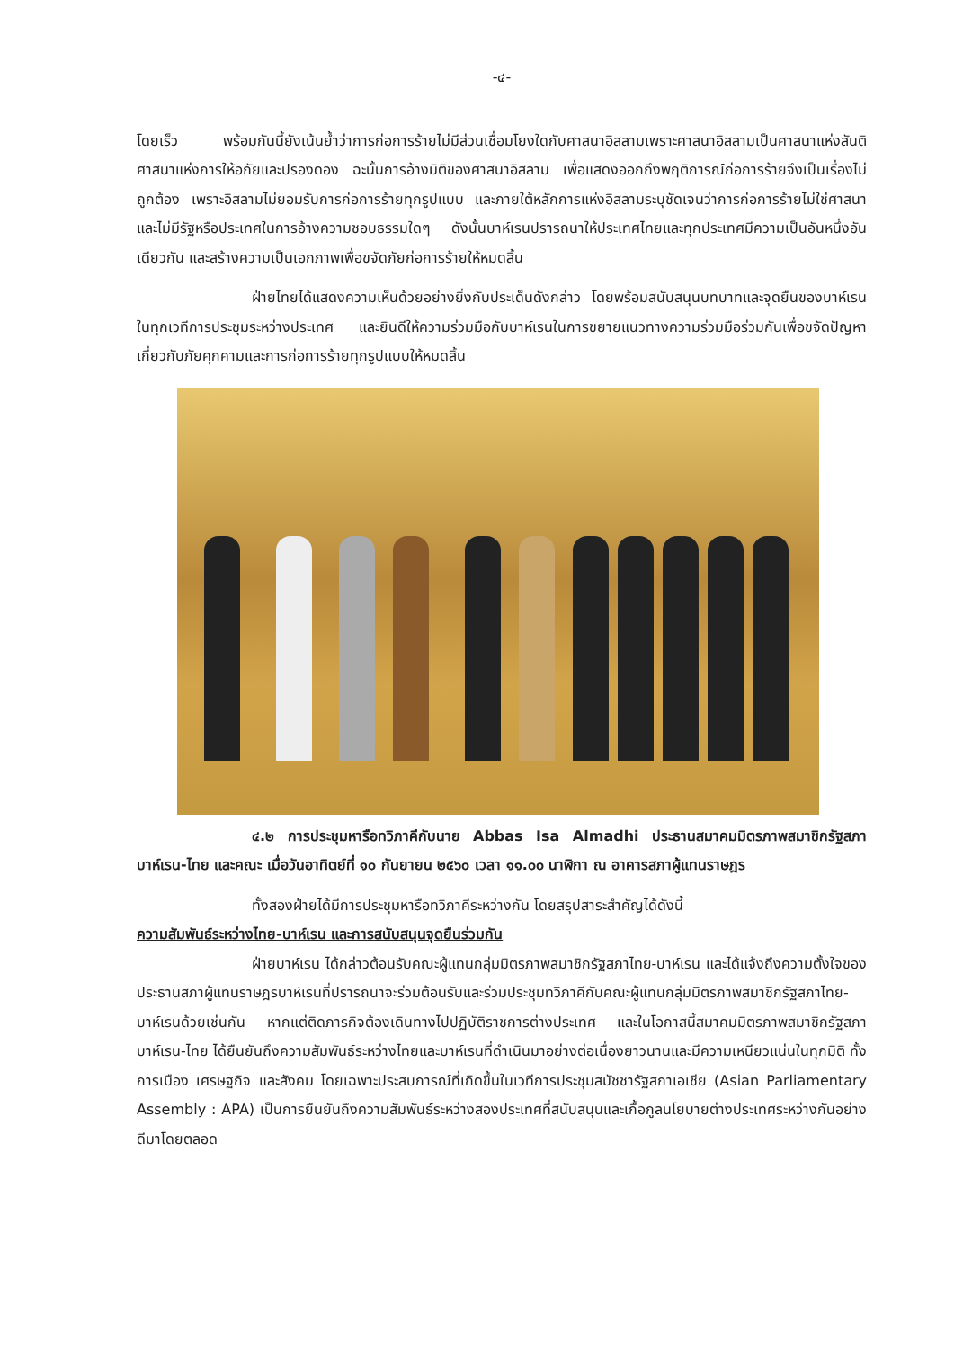-๔-
โดยเร็ว พร้อมกันนี้ยังเน้นย้ำว่าการก่อการร้ายไม่มีส่วนเชื่อมโยงใดกับศาสนาอิสลามเพราะศาสนาอิสลามเป็นศาสนาแห่งสันติ ศาสนาแห่งการให้อภัยและปรองดอง ฉะนั้นการอ้างมิติของศาสนาอิสลาม เพื่อแสดงออกถึงพฤติการณ์ก่อการร้ายจึงเป็นเรื่องไม่ถูกต้อง เพราะอิสลามไม่ยอมรับการก่อการร้ายทุกรูปแบบ และภายใต้หลักการแห่งอิสลามระบุชัดเจนว่าการก่อการร้ายไม่ใช่ศาสนาและไม่มีรัฐหรือประเทศในการอ้างความชอบธรรมใดๆ ดังนั้นบาห์เรนปรารถนาให้ประเทศไทยและทุกประเทศมีความเป็นอันหนึ่งอันเดียวกัน และสร้างความเป็นเอกภาพเพื่อขจัดภัยก่อการร้ายให้หมดสิ้น
ฝ่ายไทยได้แสดงความเห็นด้วยอย่างยิ่งกับประเด็นดังกล่าว โดยพร้อมสนับสนุนบทบาทและจุดยืนของบาห์เรนในทุกเวทีการประชุมระหว่างประเทศ และยินดีให้ความร่วมมือกับบาห์เรนในการขยายแนวทางความร่วมมือร่วมกันเพื่อขจัดปัญหาเกี่ยวกับภัยคุกคามและการก่อการร้ายทุกรูปแบบให้หมดสิ้น
๔.๒ การประชุมหารือทวิภาคีกับนาย Abbas Isa Almadhi ประธานสมาคมมิตรภาพสมาชิกรัฐสภาบาห์เรน-ไทย และคณะ เมื่อวันอาทิตย์ที่ ๑๐ กันยายน ๒๕๖๐ เวลา ๑๑.๐๐ นาฬิกา ณ อาคารสภาผู้แทนราษฎร
ทั้งสองฝ่ายได้มีการประชุมหารือทวิภาคีระหว่างกัน โดยสรุปสาระสำคัญได้ดังนี้
ความสัมพันธ์ระหว่างไทย-บาห์เรน และการสนับสนุนจุดยืนร่วมกัน
ฝ่ายบาห์เรน ได้กล่าวต้อนรับคณะผู้แทนกลุ่มมิตรภาพสมาชิกรัฐสภาไทย-บาห์เรน และได้แจ้งถึงความตั้งใจของประธานสภาผู้แทนราษฎรบาห์เรนที่ปรารถนาจะร่วมต้อนรับและร่วมประชุมทวิภาคีกับคณะผู้แทนกลุ่มมิตรภาพสมาชิกรัฐสภาไทย-บาห์เรนด้วยเช่นกัน หากแต่ติดภารกิจต้องเดินทางไปปฏิบัติราชการต่างประเทศ และในโอกาสนี้สมาคมมิตรภาพสมาชิกรัฐสภาบาห์เรน-ไทย ได้ยืนยันถึงความสัมพันธ์ระหว่างไทยและบาห์เรนที่ดำเนินมาอย่างต่อเนื่องยาวนานและมีความเหนียวแน่นในทุกมิติ ทั้งการเมือง เศรษฐกิจ และสังคม โดยเฉพาะประสบการณ์ที่เกิดขึ้นในเวทีการประชุมสมัชชารัฐสภาเอเชีย (Asian Parliamentary Assembly : APA) เป็นการยืนยันถึงความสัมพันธ์ระหว่างสองประเทศที่สนับสนุนและเกื้อกูลนโยบายต่างประเทศระหว่างกันอย่างดีมาโดยตลอด